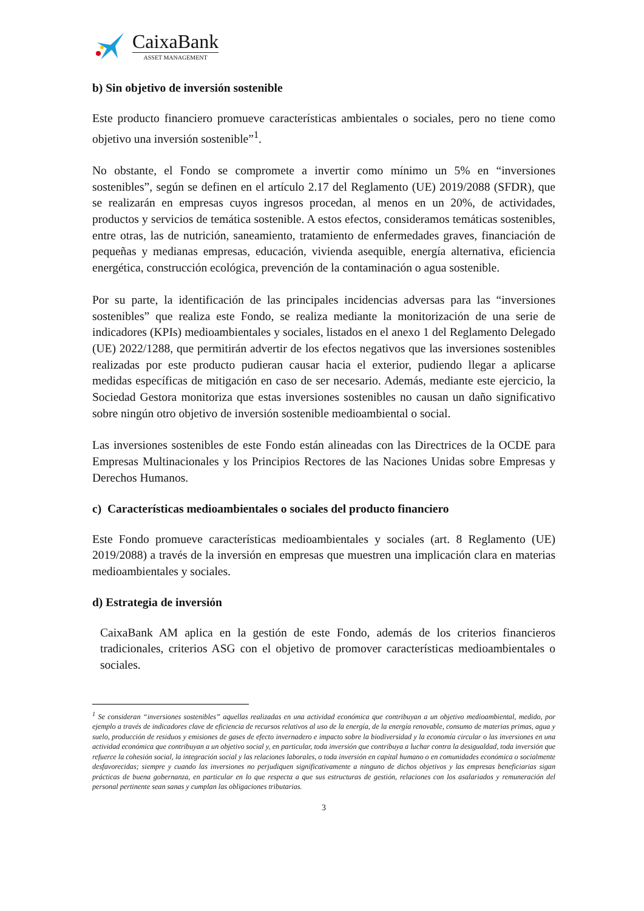CaixaBank
ASSET MANAGEMENT
b) Sin objetivo de inversión sostenible
Este producto financiero promueve características ambientales o sociales, pero no tiene como objetivo una inversión sostenible”<sup>1</sup>.
No obstante, el Fondo se compromete a invertir como mínimo un 5% en “inversiones sostenibles”, según se definen en el artículo 2.17 del Reglamento (UE) 2019/2088 (SFDR), que se realizarán en empresas cuyos ingresos procedan, al menos en un 20%, de actividades, productos y servicios de temática sostenible. A estos efectos, consideramos temáticas sostenibles, entre otras, las de nutrición, saneamiento, tratamiento de enfermedades graves, financiación de pequeñas y medianas empresas, educación, vivienda asequible, energía alternativa, eficiencia energética, construcción ecológica, prevención de la contaminación o agua sostenible.
Por su parte, la identificación de las principales incidencias adversas para las “inversiones sostenibles” que realiza este Fondo, se realiza mediante la monitorización de una serie de indicadores (KPIs) medioambientales y sociales, listados en el anexo 1 del Reglamento Delegado (UE) 2022/1288, que permitirán advertir de los efectos negativos que las inversiones sostenibles realizadas por este producto pudieran causar hacia el exterior, pudiendo llegar a aplicarse medidas específicas de mitigación en caso de ser necesario. Además, mediante este ejercicio, la Sociedad Gestora monitoriza que estas inversiones sostenibles no causan un daño significativo sobre ningún otro objetivo de inversión sostenible medioambiental o social.
Las inversiones sostenibles de este Fondo están alineadas con las Directrices de la OCDE para Empresas Multinacionales y los Principios Rectores de las Naciones Unidas sobre Empresas y Derechos Humanos.
c) Características medioambientales o sociales del producto financiero
Este Fondo promueve características medioambientales y sociales (art. 8 Reglamento (UE) 2019/2088) a través de la inversión en empresas que muestren una implicación clara en materias medioambientales y sociales.
d) Estrategia de inversión
CaixaBank AM aplica en la gestión de este Fondo, además de los criterios financieros tradicionales, criterios ASG con el objetivo de promover características medioambientales o sociales.
<sup>1</sup> Se consideran “inversiones sostenibles” aquellas realizadas en una actividad económica que contribuyan a un objetivo medioambiental, medido, por ejemplo a través de indicadores clave de eficiencia de recursos relativos al uso de la energía, de la energía renovable, consumo de materias primas, agua y suelo, producción de residuos y emisiones de gases de efecto invernadero e impacto sobre la biodiversidad y la economía circular o las inversiones en una actividad económica que contribuyan a un objetivo social y, en particular, toda inversión que contribuya a luchar contra la desigualdad, toda inversión que refuerce la cohesión social, la integración social y las relaciones laborales, o toda inversión en capital humano o en comunidades económica o socialmente desfavorecidas; siempre y cuando las inversiones no perjudiquen significativamente a ninguno de dichos objetivos y las empresas beneficiarias sigan prácticas de buena gobernanza, en particular en lo que respecta a que sus estructuras de gestión, relaciones con los asalariados y remuneración del personal pertinente sean sanas y cumplan las obligaciones tributarias.
3